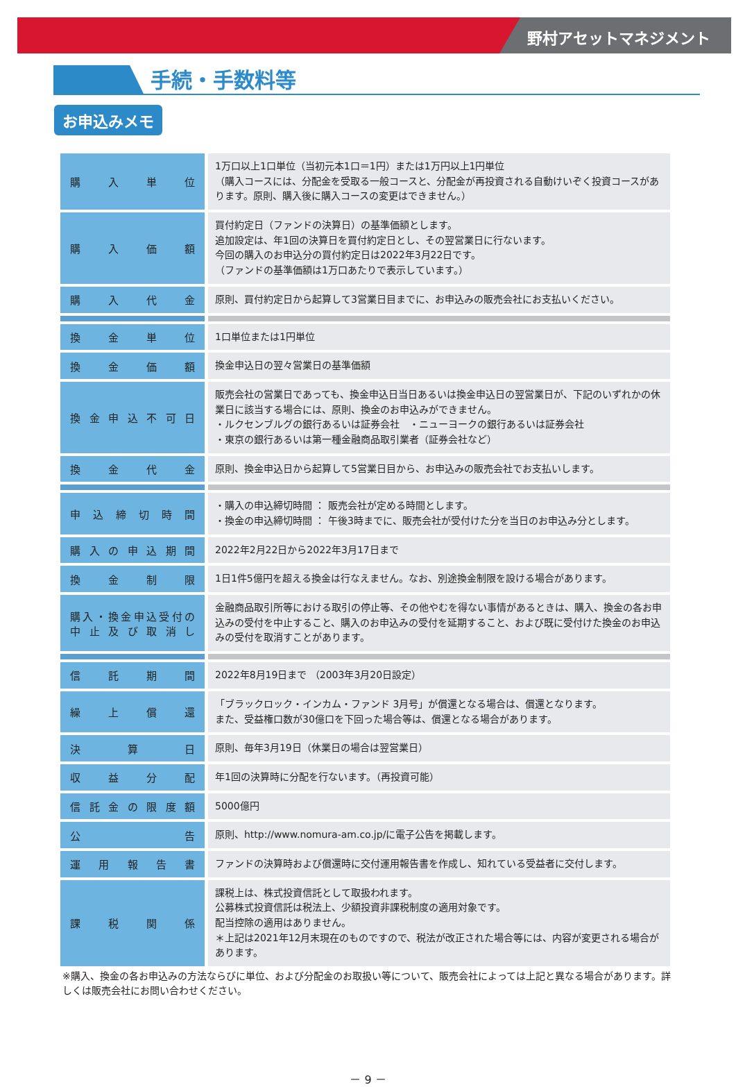野村アセットマネジメント
手続・手数料等
お申込みメモ
| 購入単位 | 1万口以上1口単位（当初元本1口＝1円）または1万円以上1円単位 （購入コースには、分配金を受取る一般コースと、分配金が再投資される自動けいぞく投資コースがあります。原則、購入後に購入コースの変更はできません。） |
| 購入価額 | 買付約定日（ファンドの決算日）の基準価額とします。 追加設定は、年1回の決算日を買付約定日とし、その翌営業日に行ないます。 今回の購入のお申込分の買付約定日は2022年3月22日です。 （ファンドの基準価額は1万口あたりで表示しています。） |
| 購入代金 | 原則、買付約定日から起算して3営業日目までに、お申込みの販売会社にお支払いください。 |
| 換金単位 | 1口単位または1円単位 |
| 換金価額 | 換金申込日の翌々営業日の基準価額 |
| 換金申込不可日 | 販売会社の営業日であっても、換金申込日当日あるいは換金申込日の翌営業日が、下記のいずれかの休業日に該当する場合には、原則、換金のお申込みができません。 ・ルクセンブルグの銀行あるいは証券会社 ・ニューヨークの銀行あるいは証券会社 ・東京の銀行あるいは第一種金融商品取引業者（証券会社など） |
| 換金代金 | 原則、換金申込日から起算して5営業日目から、お申込みの販売会社でお支払いします。 |
| 申込締切時間 | ・購入の申込締切時間 ： 販売会社が定める時間とします。 ・換金の申込締切時間 ： 午後3時までに、販売会社が受付けた分を当日のお申込み分とします。 |
| 購入の申込期間 | 2022年2月22日から2022年3月17日まで |
| 換金制限 | 1日1件5億円を超える換金は行なえません。なお、別途換金制限を設ける場合があります。 |
| 購入・換金申込受付の 中止及び取消し | 金融商品取引所等における取引の停止等、その他やむを得ない事情があるときは、購入、換金の各お申込みの受付を中止すること、購入のお申込みの受付を延期すること、および既に受付けた換金のお申込みの受付を取消すことがあります。 |
| 信託期間 | 2022年8月19日まで （2003年3月20日設定） |
| 繰上償還 | 「ブラックロック・インカム・ファンド 3月号」が償還となる場合は、償還となります。 また、受益権口数が30億口を下回った場合等は、償還となる場合があります。 |
| 決算日 | 原則、毎年3月19日（休業日の場合は翌営業日） |
| 収益分配 | 年1回の決算時に分配を行ないます。（再投資可能） |
| 信託金の限度額 | 5000億円 |
| 公告 | 原則、http://www.nomura-am.co.jp/に電子公告を掲載します。 |
| 運用報告書 | ファンドの決算時および償還時に交付運用報告書を作成し、知れている受益者に交付します。 |
| 課税関係 | 課税上は、株式投資信託として取扱われます。 公募株式投資信託は税法上、少額投資非課税制度の適用対象です。 配当控除の適用はありません。 ＊上記は2021年12月末現在のものですので、税法が改正された場合等には、内容が変更される場合があります。 |
※購入、換金の各お申込みの方法ならびに単位、および分配金のお取扱い等について、販売会社によっては上記と異なる場合があります。詳しくは販売会社にお問い合わせください。
－ 9 －